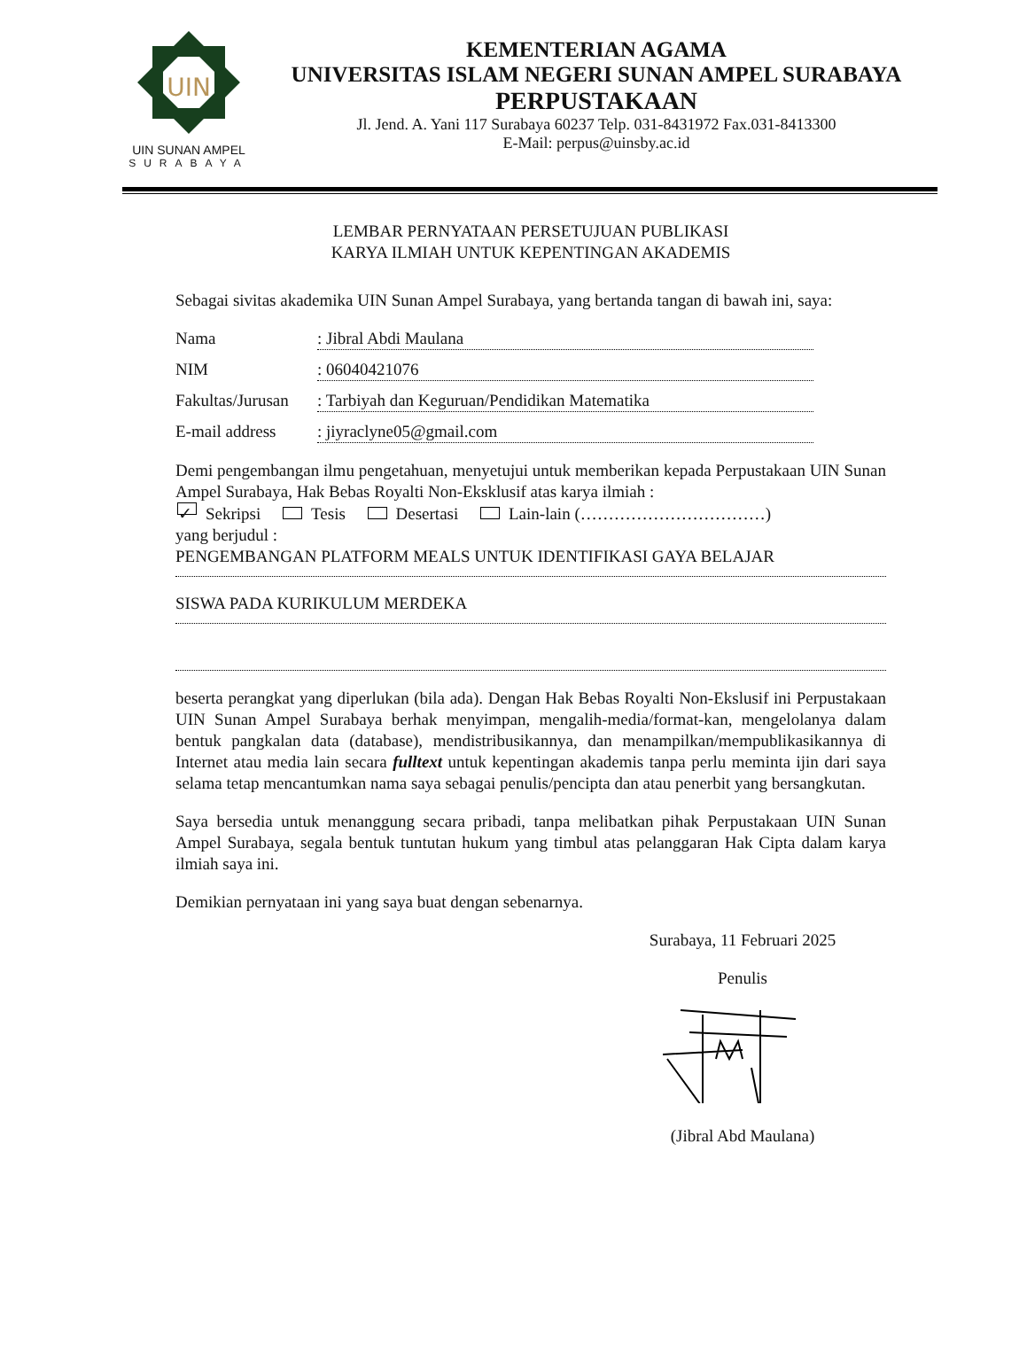UIN
UIN SUNAN AMPEL
SURABAYA
KEMENTERIAN AGAMA
UNIVERSITAS ISLAM NEGERI SUNAN AMPEL SURABAYA
PERPUSTAKAAN
Jl. Jend. A. Yani 117 Surabaya 60237 Telp. 031-8431972 Fax.031-8413300
E-Mail: perpus@uinsby.ac.id
LEMBAR PERNYATAAN PERSETUJUAN PUBLIKASI
KARYA ILMIAH UNTUK KEPENTINGAN AKADEMIS
Sebagai sivitas akademika UIN Sunan Ampel Surabaya, yang bertanda tangan di bawah ini, saya:
Nama: Jibral Abdi Maulana
NIM: 06040421076
Fakultas/Jurusan: Tarbiyah dan Keguruan/Pendidikan Matematika
E-mail address: jiyraclyne05@gmail.com
Demi pengembangan ilmu pengetahuan, menyetujui untuk memberikan kepada Perpustakaan UIN Sunan Ampel Surabaya, Hak Bebas Royalti Non-Eksklusif atas karya ilmiah :
✓ Sekripsi Tesis Desertasi Lain-lain (……………………………)
yang berjudul :
PENGEMBANGAN PLATFORM MEALS UNTUK IDENTIFIKASI GAYA BELAJAR
SISWA PADA KURIKULUM MERDEKA
beserta perangkat yang diperlukan (bila ada). Dengan Hak Bebas Royalti Non-Ekslusif ini Perpustakaan UIN Sunan Ampel Surabaya berhak menyimpan, mengalih-media/format-kan, mengelolanya dalam bentuk pangkalan data (database), mendistribusikannya, dan menampilkan/mempublikasikannya di Internet atau media lain secara fulltext untuk kepentingan akademis tanpa perlu meminta ijin dari saya selama tetap mencantumkan nama saya sebagai penulis/pencipta dan atau penerbit yang bersangkutan.
Saya bersedia untuk menanggung secara pribadi, tanpa melibatkan pihak Perpustakaan UIN Sunan Ampel Surabaya, segala bentuk tuntutan hukum yang timbul atas pelanggaran Hak Cipta dalam karya ilmiah saya ini.
Demikian pernyataan ini yang saya buat dengan sebenarnya.
Surabaya, 11 Februari 2025
Penulis
(Jibral Abd Maulana)